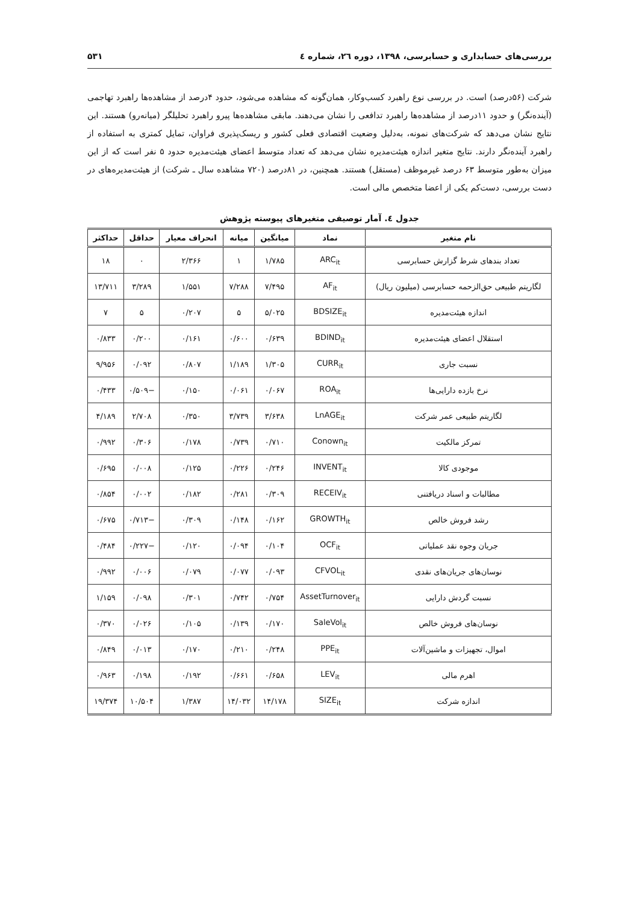بررسی‌های حسابداری و حسابرسی، ۱۳۹۸، دوره ٢٦، شماره ٤ ۵۳۱
شرکت (۵۶درصد) است. در بررسی نوع راهبرد کسب‌وکار، همان‌گونه که مشاهده می‌شود، حدود ۴درصد از مشاهده‌ها راهبرد تهاجمی (آینده‌نگر) و حدود ۱۱درصد از مشاهده‌ها راهبرد تدافعی را نشان می‌دهند. مابقی مشاهده‌ها پیرو راهبرد تحلیلگر (میانه‌رو) هستند. این نتایج نشان می‌دهد که شرکت‌های نمونه، به‌دلیل وضعیت اقتصادی فعلی کشور و ریسک‌پذیری فراوان، تمایل کمتری به استفاده از راهبرد آینده‌نگر دارند. نتایج متغیر اندازه هیئت‌مدیره نشان می‌دهد که تعداد متوسط اعضای هیئت‌مدیره حدود ۵ نفر است که از این میزان به‌طور متوسط ۶۳ درصد غیرموظف (مستقل) هستند. همچنین، در ۸۱درصد (۷۲۰ مشاهده سال ـ شرکت) از هیئت‌مدیره‌های در دست بررسی، دست‌کم یکی از اعضا متخصص مالی است.
جدول ٤. آمار توصیفی متغیرهای پیوسته پژوهش
| نام متغیر | نماد | میانگین | میانه | انحراف معیار | حداقل | حداکثر |
| --- | --- | --- | --- | --- | --- | --- |
| تعداد بندهای شرط گزارش حسابرسی | ARC<sub>it</sub> | ۱/۷۸۵ | ۱ | ۲/۳۶۶ | ۰ | ۱۸ |
| لگاریتم طبیعی حق‌الزحمه حسابرسی (میلیون ریال) | AF<sub>it</sub> | ۷/۴۹۵ | ۷/۲۸۸ | ۱/۵۵۱ | ۳/۲۸۹ | ۱۳/۷۱۱ |
| اندازه هیئت‌مدیره | BDSIZE<sub>it</sub> | ۵/۰۲۵ | ۵ | ۰/۲۰۷ | ۵ | ۷ |
| استقلال اعضای هیئت‌مدیره | BDIND<sub>it</sub> | ۰/۶۳۹ | ۰/۶۰۰ | ۰/۱۶۱ | ۰/۲۰۰ | ۰/۸۳۳ |
| نسبت جاری | CURR<sub>it</sub> | ۱/۳۰۵ | ۱/۱۸۹ | ۰/۸۰۷ | ۰/۰۹۲ | ۹/۹۵۶ |
| نرخ بازده دارایی‌ها | ROA<sub>it</sub> | ۰/۰۶۷ | ۰/۰۶۱ | ۰/۱۵۰ | −۰/۵۰۹ | ۰/۴۳۳ |
| لگاریتم طبیعی عمر شرکت | LnAGE<sub>it</sub> | ۳/۶۳۸ | ۳/۷۳۹ | ۰/۳۵۰ | ۲/۷۰۸ | ۴/۱۸۹ |
| تمرکز مالکیت | Conown<sub>it</sub> | ۰/۷۱۰ | ۰/۷۳۹ | ۰/۱۷۸ | ۰/۳۰۶ | ۰/۹۹۲ |
| موجودی کالا | INVENT<sub>it</sub> | ۰/۲۴۶ | ۰/۲۲۶ | ۰/۱۲۵ | ۰/۰۰۸ | ۰/۶۹۵ |
| مطالبات و اسناد دریافتنی | RECEIV<sub>it</sub> | ۰/۳۰۹ | ۰/۲۸۱ | ۰/۱۸۲ | ۰/۰۰۲ | ۰/۸۵۴ |
| رشد فروش خالص | GROWTH<sub>it</sub> | ۰/۱۶۲ | ۰/۱۴۸ | ۰/۳۰۹ | −۰/۷۱۳ | ۰/۶۷۵ |
| جریان وجوه نقد عملیاتی | OCF<sub>it</sub> | ۰/۱۰۴ | ۰/۰۹۴ | ۰/۱۲۰ | −۰/۲۲۷ | ۰/۴۸۴ |
| نوسان‌های جریان‌های نقدی | CFVOL<sub>it</sub> | ۰/۰۹۳ | ۰/۰۷۷ | ۰/۰۷۹ | ۰/۰۰۶ | ۰/۹۹۲ |
| نسبت گردش دارایی | AssetTurnover<sub>it</sub> | ۰/۷۵۴ | ۰/۷۴۲ | ۰/۳۰۱ | ۰/۰۹۸ | ۱/۱۵۹ |
| نوسان‌های فروش خالص | SaleVol<sub>it</sub> | ۰/۱۷۰ | ۰/۱۳۹ | ۰/۱۰۵ | ۰/۰۲۶ | ۰/۳۷۰ |
| اموال، تجهیزات و ماشین‌آلات | PPE<sub>it</sub> | ۰/۲۴۸ | ۰/۲۱۰ | ۰/۱۷۰ | ۰/۰۱۳ | ۰/۸۴۹ |
| اهرم مالی | LEV<sub>it</sub> | ۰/۶۵۸ | ۰/۶۶۱ | ۰/۱۹۲ | ۰/۱۹۸ | ۰/۹۶۳ |
| اندازه شرکت | SIZE<sub>it</sub> | ۱۴/۱۷۸ | ۱۴/۰۳۲ | ۱/۳۸۷ | ۱۰/۵۰۴ | ۱۹/۳۷۴ |